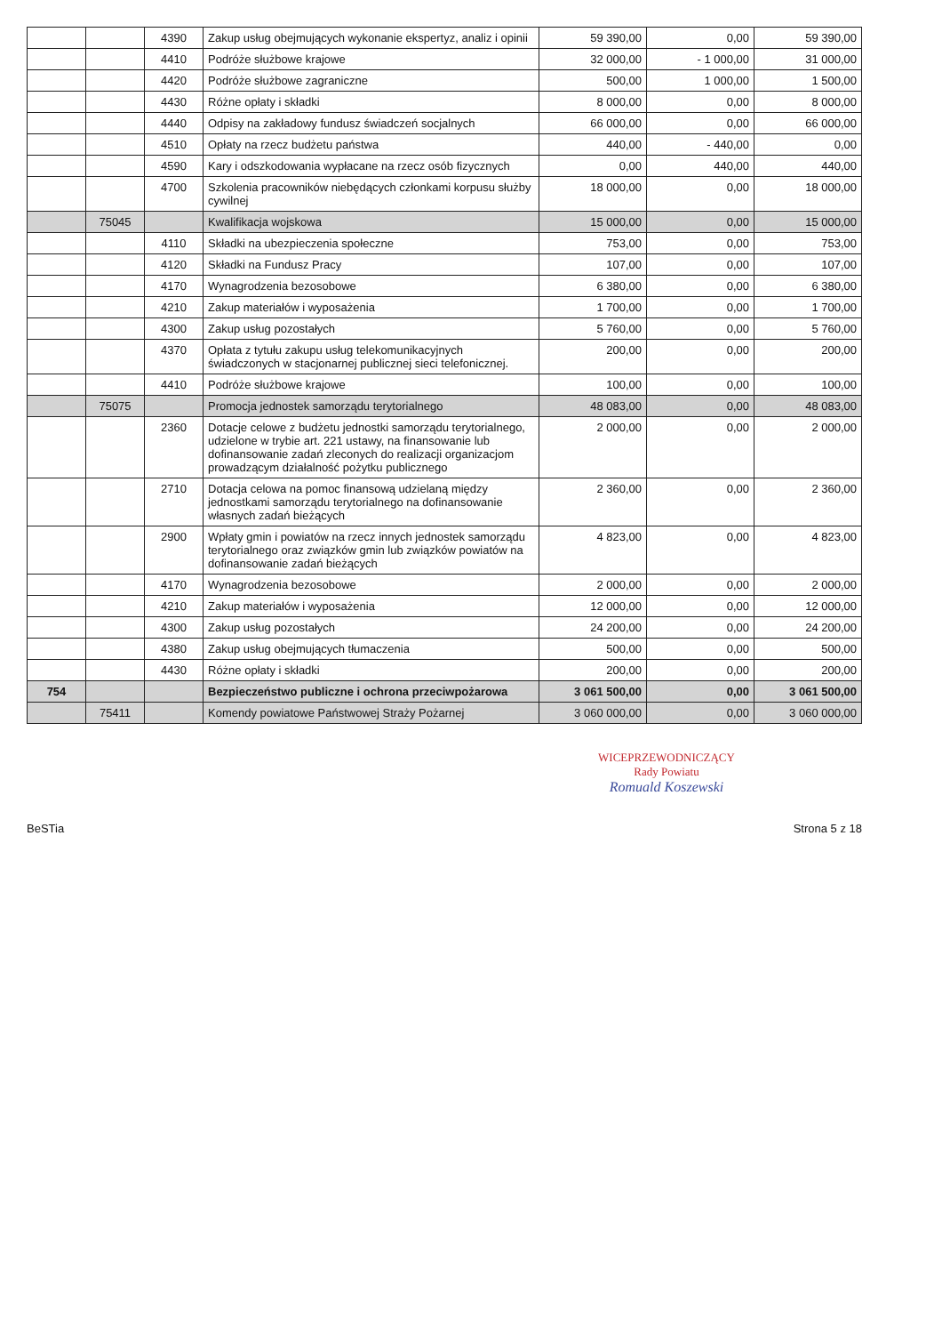| | | 4390 | Zakup usług obejmujących wykonanie ekspertyz, analiz i opinii | 59 390,00 | 0,00 | 59 390,00 |
| | | 4410 | Podróże służbowe krajowe | 32 000,00 | - 1 000,00 | 31 000,00 |
| | | 4420 | Podróże służbowe zagraniczne | 500,00 | 1 000,00 | 1 500,00 |
| | | 4430 | Różne opłaty i składki | 8 000,00 | 0,00 | 8 000,00 |
| | | 4440 | Odpisy na zakładowy fundusz świadczeń socjalnych | 66 000,00 | 0,00 | 66 000,00 |
| | | 4510 | Opłaty na rzecz budżetu państwa | 440,00 | - 440,00 | 0,00 |
| | | 4590 | Kary i odszkodowania wypłacane na rzecz osób fizycznych | 0,00 | 440,00 | 440,00 |
| | | 4700 | Szkolenia pracowników niebędących członkami korpusu służby cywilnej | 18 000,00 | 0,00 | 18 000,00 |
| | 75045 | | Kwalifikacja wojskowa | 15 000,00 | 0,00 | 15 000,00 |
| | | 4110 | Składki na ubezpieczenia społeczne | 753,00 | 0,00 | 753,00 |
| | | 4120 | Składki na Fundusz Pracy | 107,00 | 0,00 | 107,00 |
| | | 4170 | Wynagrodzenia bezosobowe | 6 380,00 | 0,00 | 6 380,00 |
| | | 4210 | Zakup materiałów i wyposażenia | 1 700,00 | 0,00 | 1 700,00 |
| | | 4300 | Zakup usług pozostałych | 5 760,00 | 0,00 | 5 760,00 |
| | | 4370 | Opłata z tytułu zakupu usług telekomunikacyjnych świadczonych w stacjonarnej publicznej sieci telefonicznej. | 200,00 | 0,00 | 200,00 |
| | | 4410 | Podróże służbowe krajowe | 100,00 | 0,00 | 100,00 |
| | 75075 | | Promocja jednostek samorządu terytorialnego | 48 083,00 | 0,00 | 48 083,00 |
| | | 2360 | Dotacje celowe z budżetu jednostki samorządu terytorialnego, udzielone w trybie art. 221 ustawy, na finansowanie lub dofinansowanie zadań zleconych do realizacji organizacjom prowadzącym działalność pożytku publicznego | 2 000,00 | 0,00 | 2 000,00 |
| | | 2710 | Dotacja celowa na pomoc finansową udzielaną między jednostkami samorządu terytorialnego na dofinansowanie własnych zadań bieżących | 2 360,00 | 0,00 | 2 360,00 |
| | | 2900 | Wpłaty gmin i powiatów na rzecz innych jednostek samorządu terytorialnego oraz związków gmin lub związków powiatów na dofinansowanie zadań bieżących | 4 823,00 | 0,00 | 4 823,00 |
| | | 4170 | Wynagrodzenia bezosobowe | 2 000,00 | 0,00 | 2 000,00 |
| | | 4210 | Zakup materiałów i wyposażenia | 12 000,00 | 0,00 | 12 000,00 |
| | | 4300 | Zakup usług pozostałych | 24 200,00 | 0,00 | 24 200,00 |
| | | 4380 | Zakup usług obejmujących tłumaczenia | 500,00 | 0,00 | 500,00 |
| | | 4430 | Różne opłaty i składki | 200,00 | 0,00 | 200,00 |
| 754 | | | Bezpieczeństwo publiczne i ochrona przeciwpożarowa | 3 061 500,00 | 0,00 | 3 061 500,00 |
| | 75411 | | Komendy powiatowe Państwowej Straży Pożarnej | 3 060 000,00 | 0,00 | 3 060 000,00 |
WICEPRZEWODNICZĄCY
Rady Powiatu
Romuald Koszewski
BeSTia Strona 5 z 18